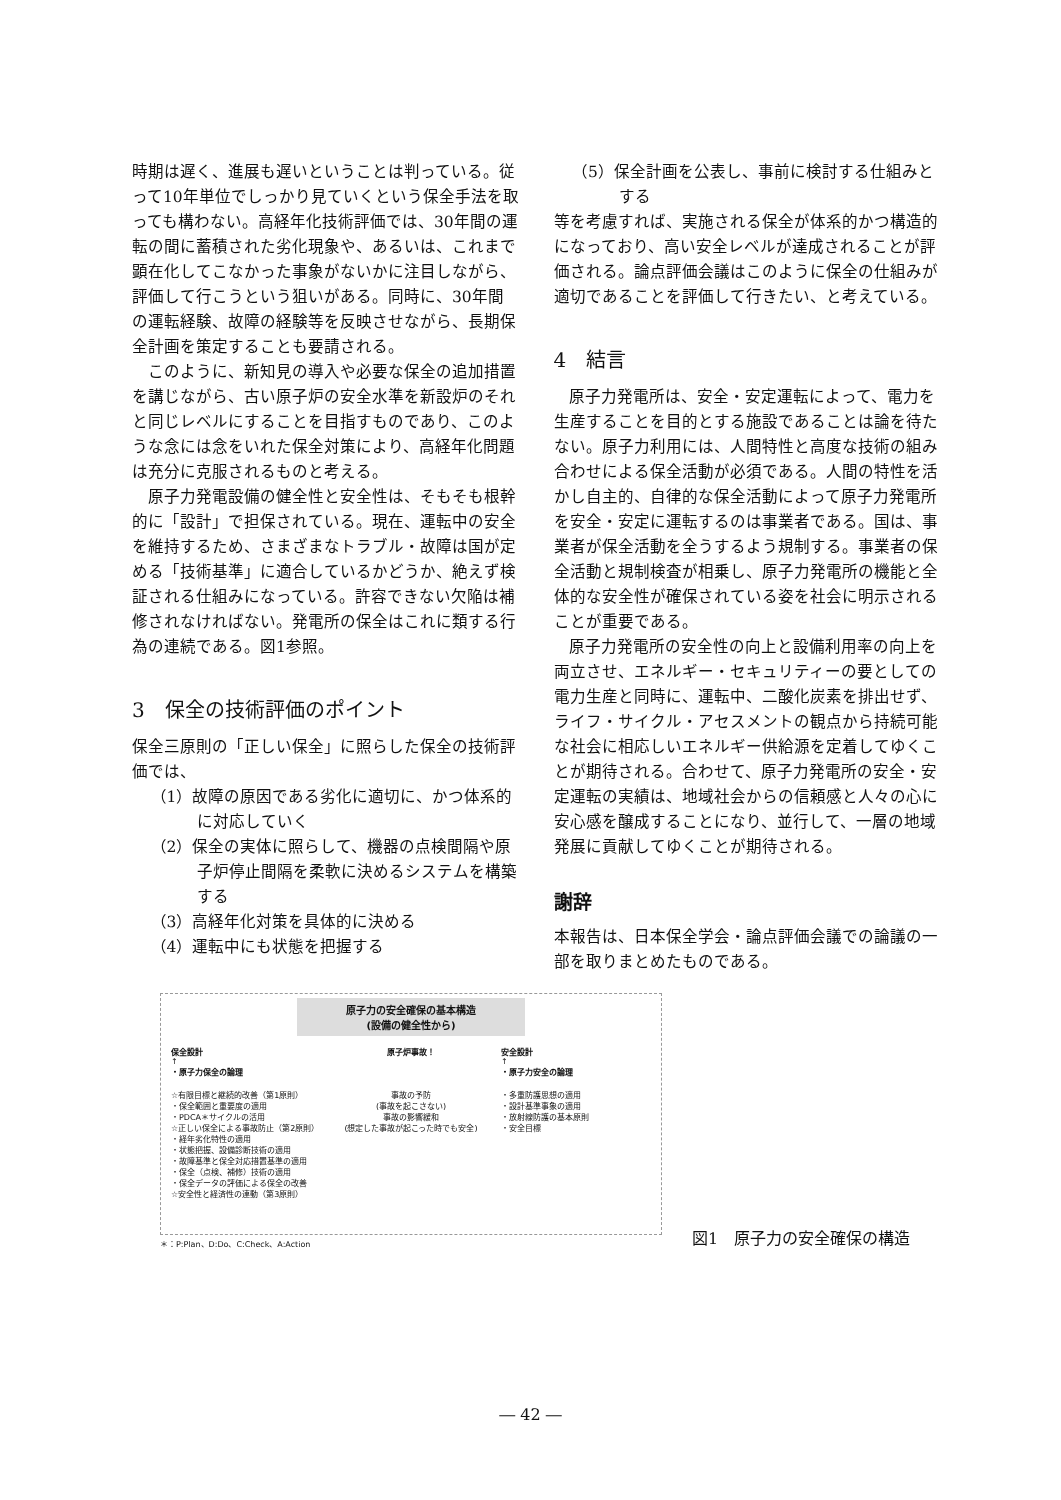時期は遅く、進展も遅いということは判っている。従って10年単位でしっかり見ていくという保全手法を取っても構わない。高経年化技術評価では、30年間の運転の間に蓄積された劣化現象や、あるいは、これまで顕在化してこなかった事象がないかに注目しながら、評価して行こうという狙いがある。同時に、30年間の運転経験、故障の経験等を反映させながら、長期保全計画を策定することも要請される。
このように、新知見の導入や必要な保全の追加措置を講じながら、古い原子炉の安全水準を新設炉のそれと同じレベルにすることを目指すものであり、このような念には念をいれた保全対策により、高経年化問題は充分に克服されるものと考える。
原子力発電設備の健全性と安全性は、そもそも根幹的に「設計」で担保されている。現在、運転中の安全を維持するため、さまざまなトラブル・故障は国が定める「技術基準」に適合しているかどうか、絶えず検証される仕組みになっている。許容できない欠陥は補修されなければない。発電所の保全はこれに類する行為の連続である。図1参照。
3　保全の技術評価のポイント
保全三原則の「正しい保全」に照らした保全の技術評価では、
（1）故障の原因である劣化に適切に、かつ体系的に対応していく
（2）保全の実体に照らして、機器の点検間隔や原子炉停止間隔を柔軟に決めるシステムを構築する
（3）高経年化対策を具体的に決める
（4）運転中にも状態を把握する
（5）保全計画を公表し、事前に検討する仕組みとする
等を考慮すれば、実施される保全が体系的かつ構造的になっており、高い安全レベルが達成されることが評価される。論点評価会議はこのように保全の仕組みが適切であることを評価して行きたい、と考えている。
4　結言
原子力発電所は、安全・安定運転によって、電力を生産することを目的とする施設であることは論を待たない。原子力利用には、人間特性と高度な技術の組み合わせによる保全活動が必須である。人間の特性を活かし自主的、自律的な保全活動によって原子力発電所を安全・安定に運転するのは事業者である。国は、事業者が保全活動を全うするよう規制する。事業者の保全活動と規制検査が相乗し、原子力発電所の機能と全体的な安全性が確保されている姿を社会に明示されることが重要である。
原子力発電所の安全性の向上と設備利用率の向上を両立させ、エネルギー・セキュリティーの要としての電力生産と同時に、運転中、二酸化炭素を排出せず、ライフ・サイクル・アセスメントの観点から持続可能な社会に相応しいエネルギー供給源を定着してゆくことが期待される。合わせて、原子力発電所の安全・安定運転の実績は、地域社会からの信頼感と人々の心に安心感を醸成することになり、並行して、一層の地域発展に貢献してゆくことが期待される。
謝辞
本報告は、日本保全学会・論点評価会議での論議の一部を取りまとめたものである。
原子力の安全確保の基本構造
(設備の健全性から)
保全設計
↑
・原子力保全の論理
原子炉事故！ 安全設計
↑
・原子力安全の論理
☆有限目標と継続的改善（第1原則）
・保全範囲と重要度の適用
・PDCA＊サイクルの活用
☆正しい保全による事故防止（第2原則）
・経年劣化特性の適用
・状態把握、設備診断技術の適用
・故障基準と保全対応措置基準の適用
・保全（点検、補修）技術の適用
・保全データの評価による保全の改善
☆安全性と経済性の連動（第3原則）
事故の予防
(事故を起こさない)
事故の影響緩和
(想定した事故が起こった時でも安全)
・多重防護思想の適用
・設計基準事象の適用
・放射線防護の基本原則
・安全目標
＊：P:Plan、D:Do、C:Check、A:Action
図1　原子力の安全確保の構造
― 42 ―